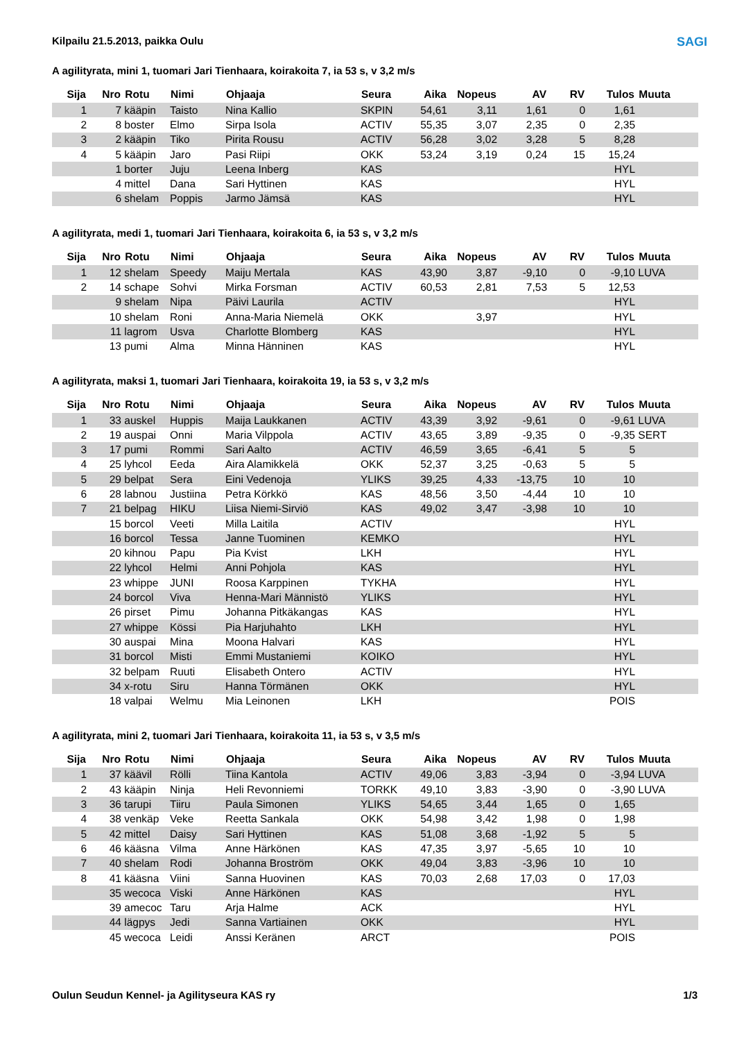SAGI
Kilpailu 21.5.2013, paikka Oulu
A agilityrata, mini 1, tuomari Jari Tienhaara, koirakoita 7, ia 53 s, v 3,2 m/s
| Sija | Nro | Rotu | Nimi | Ohjaaja | Seura | Aika | Nopeus | AV | RV | Tulos | Muuta |
| --- | --- | --- | --- | --- | --- | --- | --- | --- | --- | --- | --- |
| 1 | 7 | kääpin | Taisto | Nina Kallio | SKPIN | 54,61 | 3,11 | 1,61 | 0 | 1,61 | |
| 2 | 8 | boster | Elmo | Sirpa Isola | ACTIV | 55,35 | 3,07 | 2,35 | 0 | 2,35 | |
| 3 | 2 | kääpin | Tiko | Pirita Rousu | ACTIV | 56,28 | 3,02 | 3,28 | 5 | 8,28 | |
| 4 | 5 | kääpin | Jaro | Pasi Riipi | OKK | 53,24 | 3,19 | 0,24 | 15 | 15,24 | |
| | 1 | borter | Juju | Leena Inberg | KAS | | | | | HYL | |
| | 4 | mittel | Dana | Sari Hyttinen | KAS | | | | | HYL | |
| | 6 | shelam | Poppis | Jarmo Jämsä | KAS | | | | | HYL | |
A agilityrata, medi 1, tuomari Jari Tienhaara, koirakoita 6, ia 53 s, v 3,2 m/s
| Sija | Nro | Rotu | Nimi | Ohjaaja | Seura | Aika | Nopeus | AV | RV | Tulos | Muuta |
| --- | --- | --- | --- | --- | --- | --- | --- | --- | --- | --- | --- |
| 1 | 12 | shelam | Speedy | Maiju Mertala | KAS | 43,90 | 3,87 | -9,10 | 0 | -9,10 | LUVA |
| 2 | 14 | schape | Sohvi | Mirka Forsman | ACTIV | 60,53 | 2,81 | 7,53 | 5 | 12,53 | |
| | 9 | shelam | Nipa | Päivi Laurila | ACTIV | | | | | HYL | |
| | 10 | shelam | Roni | Anna-Maria Niemelä | OKK | | 3,97 | | | HYL | |
| | 11 | lagrom | Usva | Charlotte Blomberg | KAS | | | | | HYL | |
| | 13 | pumi | Alma | Minna Hänninen | KAS | | | | | HYL | |
A agilityrata, maksi 1, tuomari Jari Tienhaara, koirakoita 19, ia 53 s, v 3,2 m/s
| Sija | Nro | Rotu | Nimi | Ohjaaja | Seura | Aika | Nopeus | AV | RV | Tulos | Muuta |
| --- | --- | --- | --- | --- | --- | --- | --- | --- | --- | --- | --- |
| 1 | 33 | auskel | Huppis | Maija Laukkanen | ACTIV | 43,39 | 3,92 | -9,61 | 0 | -9,61 | LUVA |
| 2 | 19 | auspai | Onni | Maria Vilppola | ACTIV | 43,65 | 3,89 | -9,35 | 0 | -9,35 | SERT |
| 3 | 17 | pumi | Rommi | Sari Aalto | ACTIV | 46,59 | 3,65 | -6,41 | 5 | 5 | |
| 4 | 25 | lyhcol | Eeda | Aira Alamikkelä | OKK | 52,37 | 3,25 | -0,63 | 5 | 5 | |
| 5 | 29 | belpat | Sera | Eini Vedenoja | YLIKS | 39,25 | 4,33 | -13,75 | 10 | 10 | |
| 6 | 28 | labnou | Justiina | Petra Körkkö | KAS | 48,56 | 3,50 | -4,44 | 10 | 10 | |
| 7 | 21 | belpag | HIKU | Liisa Niemi-Sirviö | KAS | 49,02 | 3,47 | -3,98 | 10 | 10 | |
| | 15 | borcol | Veeti | Milla Laitila | ACTIV | | | | | HYL | |
| | 16 | borcol | Tessa | Janne Tuominen | KEMKO | | | | | HYL | |
| | 20 | kihnou | Papu | Pia Kvist | LKH | | | | | HYL | |
| | 22 | lyhcol | Helmi | Anni Pohjola | KAS | | | | | HYL | |
| | 23 | whippe | JUNI | Roosa Karppinen | TYKHA | | | | | HYL | |
| | 24 | borcol | Viva | Henna-Mari Männistö | YLIKS | | | | | HYL | |
| | 26 | pirset | Pimu | Johanna Pitkäkangas | KAS | | | | | HYL | |
| | 27 | whippe | Kössi | Pia Harjuhahto | LKH | | | | | HYL | |
| | 30 | auspai | Mina | Moona Halvari | KAS | | | | | HYL | |
| | 31 | borcol | Misti | Emmi Mustaniemi | KOIKO | | | | | HYL | |
| | 32 | belpam | Ruuti | Elisabeth Ontero | ACTIV | | | | | HYL | |
| | 34 | x-rotu | Siru | Hanna Törmänen | OKK | | | | | HYL | |
| | 18 | valpai | Welmu | Mia Leinonen | LKH | | | | | POIS | |
A agilityrata, mini 2, tuomari Jari Tienhaara, koirakoita 11, ia 53 s, v 3,5 m/s
| Sija | Nro | Rotu | Nimi | Ohjaaja | Seura | Aika | Nopeus | AV | RV | Tulos | Muuta |
| --- | --- | --- | --- | --- | --- | --- | --- | --- | --- | --- | --- |
| 1 | 37 | käävil | Rölli | Tiina Kantola | ACTIV | 49,06 | 3,83 | -3,94 | 0 | -3,94 | LUVA |
| 2 | 43 | kääpin | Ninja | Heli Revonniemi | TORKK | 49,10 | 3,83 | -3,90 | 0 | -3,90 | LUVA |
| 3 | 36 | tarupi | Tiiru | Paula Simonen | YLIKS | 54,65 | 3,44 | 1,65 | 0 | 1,65 | |
| 4 | 38 | venkäp | Veke | Reetta Sankala | OKK | 54,98 | 3,42 | 1,98 | 0 | 1,98 | |
| 5 | 42 | mittel | Daisy | Sari Hyttinen | KAS | 51,08 | 3,68 | -1,92 | 5 | 5 | |
| 6 | 46 | kääsna | Vilma | Anne Härkönen | KAS | 47,35 | 3,97 | -5,65 | 10 | 10 | |
| 7 | 40 | shelam | Rodi | Johanna Broström | OKK | 49,04 | 3,83 | -3,96 | 10 | 10 | |
| 8 | 41 | kääsna | Viini | Sanna Huovinen | KAS | 70,03 | 2,68 | 17,03 | 0 | 17,03 | |
| | 35 | wecoca | Viski | Anne Härkönen | KAS | | | | | HYL | |
| | 39 | amecoc | Taru | Arja Halme | ACK | | | | | HYL | |
| | 44 | lägpys | Jedi | Sanna Vartiainen | OKK | | | | | HYL | |
| | 45 | wecoca | Leidi | Anssi Keränen | ARCT | | | | | POIS | |
Oulun Seudun Kennel- ja Agilityseura KAS ry 1/3